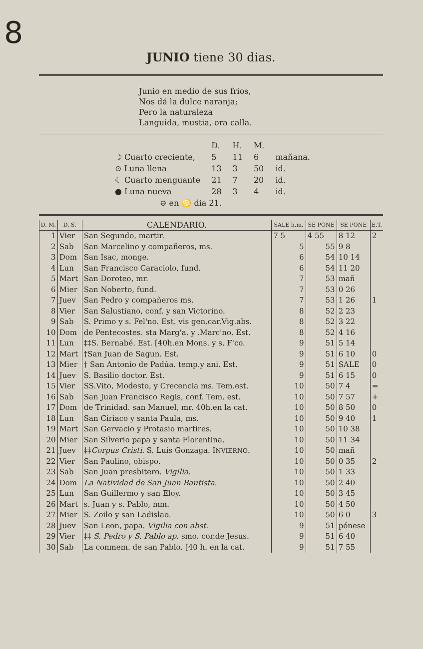8
JUNIO tiene 30 dias.
Junio en medio de sus frios,
Nos dá la dulce naranja;
Pero la naturaleza
Languida, mustia, ora calla.
| | D. | H. | M. | |
| ☽ Cuarto creciente, | 5 | 11 | 6 | mañana. |
| ⊙ Luna llena | 13 | 3 | 50 | id. |
| ☾ Cuarto menguante | 21 | 7 | 20 | id. |
| ● Luna nueva | 28 | 3 | 4 | id. |
| ⊖ en ♋ dia 21. | | | | |
| D. M. | D. S. | CALENDARIO. | SALE h.m. | SE PONE | SE PONE | E.T. |
| --- | --- | --- | --- | --- | --- | --- |
| 1 | Vier | San Segundo, martir. | 7 5 | 4 55 | 8 12 | 2 |
| 2 | Sab | San Marcelino y compañeros, ms. | 5 | 55 | 9 8 | |
| 3 | Dom | San Isac, monge. | 6 | 54 | 10 14 | |
| 4 | Lun | San Francisco Caraciolo, fund. | 6 | 54 | 11 20 | |
| 5 | Mart | San Doroteo, mr. | 7 | 53 | mañ | |
| 6 | Mier | San Noberto, fund. | 7 | 53 | 0 26 | |
| 7 | Juev | San Pedro y compañeros ms. | 7 | 53 | 1 26 | 1 |
| 8 | Vier | San Salustiano, conf. y san Victorino. | 8 | 52 | 2 23 | |
| 9 | Sab | S. Primo y s. Fel'no. Est. vis gen.car.Vig.abs. | 8 | 52 | 3 22 | |
| 10 | Dom | de Pentecostes. sta Marg'a. y .Marc'no. Est. | 8 | 52 | 4 16 | |
| 11 | Lun | ‡‡S. Bernabé. Est. [40h.en Mons. y s. F'co. | 9 | 51 | 5 14 | |
| 12 | Mart | †San Juan de Sagun. Est. | 9 | 51 | 6 10 | 0 |
| 13 | Mier | † San Antonio de Padúa. temp.y ani. Est. | 9 | 51 | SALE | 0 |
| 14 | Juev | S. Basilio doctor. Est. | 9 | 51 | 6 15 | 0 |
| 15 | Vier | SS.Vito, Modesto, y Crecencia ms. Tem.est. | 10 | 50 | 7 4 | = |
| 16 | Sab | San Juan Francisco Regis, conf. Tem. est. | 10 | 50 | 7 57 | + |
| 17 | Dom | de Trinidad. san Manuel, mr. 40h.en la cat. | 10 | 50 | 8 50 | 0 |
| 18 | Lun | San Ciriaco y santa Paula, ms. | 10 | 50 | 9 40 | 1 |
| 19 | Mart | San Gervacio y Protasio martires. | 10 | 50 | 10 38 | |
| 20 | Mier | San Silverio papa y santa Florentina. | 10 | 50 | 11 34 | |
| 21 | Juev | ‡‡ Corpus Cristi. S. Luis Gonzaga. I NVIERNO . | 10 | 50 | mañ | |
| 22 | Vier | San Paulino, obispo. | 10 | 50 | 0 35 | 2 |
| 23 | Sab | San Juan presbitero. Vigilia. | 10 | 50 | 1 33 | |
| 24 | Dom | La Natividad de San Juan Bautista. | 10 | 50 | 2 40 | |
| 25 | Lun | San Guillermo y san Eloy. | 10 | 50 | 3 45 | |
| 26 | Mart | s. Juan y s. Pablo, mm. | 10 | 50 | 4 50 | |
| 27 | Mier | S. Zoilo y san Ladislao. | 10 | 50 | 6 0 | 3 |
| 28 | Juev | San Leon, papa. Vigilia con abst. | 9 | 51 | pónese | |
| 29 | Vier | ‡‡ S. Pedro y S. Pablo ap. smo. cor.de Jesus. | 9 | 51 | 6 40 | |
| 30 | Sab | La conmem. de san Pablo. [40 h. en la cat. | 9 | 51 | 7 55 | |